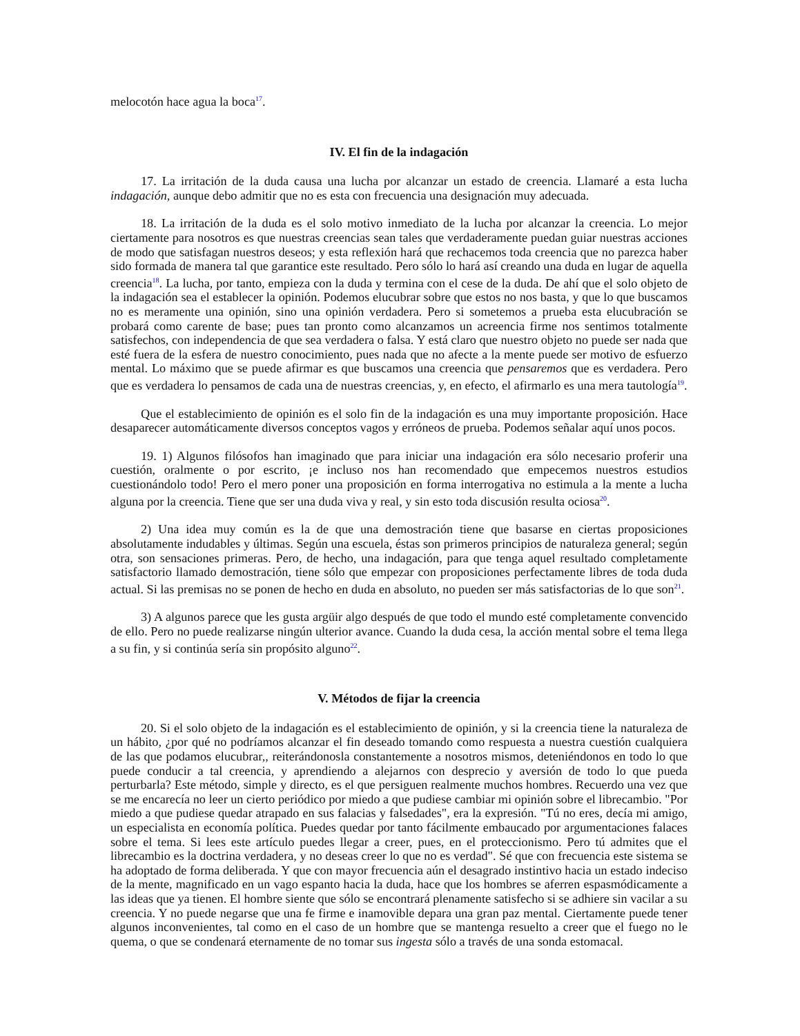melocotón hace agua la boca<sup>17</sup>.
IV. El fin de la indagación
17. La irritación de la duda causa una lucha por alcanzar un estado de creencia. Llamaré a esta lucha indagación, aunque debo admitir que no es esta con frecuencia una designación muy adecuada.
18. La irritación de la duda es el solo motivo inmediato de la lucha por alcanzar la creencia. Lo mejor ciertamente para nosotros es que nuestras creencias sean tales que verdaderamente puedan guiar nuestras acciones de modo que satisfagan nuestros deseos; y esta reflexión hará que rechacemos toda creencia que no parezca haber sido formada de manera tal que garantice este resultado. Pero sólo lo hará así creando una duda en lugar de aquella creencia<sup>18</sup>. La lucha, por tanto, empieza con la duda y termina con el cese de la duda. De ahí que el solo objeto de la indagación sea el establecer la opinión. Podemos elucubrar sobre que estos no nos basta, y que lo que buscamos no es meramente una opinión, sino una opinión verdadera. Pero si sometemos a prueba esta elucubración se probará como carente de base; pues tan pronto como alcanzamos un acreencia firme nos sentimos totalmente satisfechos, con independencia de que sea verdadera o falsa. Y está claro que nuestro objeto no puede ser nada que esté fuera de la esfera de nuestro conocimiento, pues nada que no afecte a la mente puede ser motivo de esfuerzo mental. Lo máximo que se puede afirmar es que buscamos una creencia que pensaremos que es verdadera. Pero que es verdadera lo pensamos de cada una de nuestras creencias, y, en efecto, el afirmarlo es una mera tautología<sup>19</sup>.
Que el establecimiento de opinión es el solo fin de la indagación es una muy importante proposición. Hace desaparecer automáticamente diversos conceptos vagos y erróneos de prueba. Podemos señalar aquí unos pocos.
19. 1) Algunos filósofos han imaginado que para iniciar una indagación era sólo necesario proferir una cuestión, oralmente o por escrito, ¡e incluso nos han recomendado que empecemos nuestros estudios cuestionándolo todo! Pero el mero poner una proposición en forma interrogativa no estimula a la mente a lucha alguna por la creencia. Tiene que ser una duda viva y real, y sin esto toda discusión resulta ociosa<sup>20</sup>.
2) Una idea muy común es la de que una demostración tiene que basarse en ciertas proposiciones absolutamente indudables y últimas. Según una escuela, éstas son primeros principios de naturaleza general; según otra, son sensaciones primeras. Pero, de hecho, una indagación, para que tenga aquel resultado completamente satisfactorio llamado demostración, tiene sólo que empezar con proposiciones perfectamente libres de toda duda actual. Si las premisas no se ponen de hecho en duda en absoluto, no pueden ser más satisfactorias de lo que son<sup>21</sup>.
3) A algunos parece que les gusta argüir algo después de que todo el mundo esté completamente convencido de ello. Pero no puede realizarse ningún ulterior avance. Cuando la duda cesa, la acción mental sobre el tema llega a su fin, y si continúa sería sin propósito alguno<sup>22</sup>.
V. Métodos de fijar la creencia
20. Si el solo objeto de la indagación es el establecimiento de opinión, y si la creencia tiene la naturaleza de un hábito, ¿por qué no podríamos alcanzar el fin deseado tomando como respuesta a nuestra cuestión cualquiera de las que podamos elucubrar,, reiterándonosla constantemente a nosotros mismos, deteniéndonos en todo lo que puede conducir a tal creencia, y aprendiendo a alejarnos con desprecio y aversión de todo lo que pueda perturbarla? Este método, simple y directo, es el que persiguen realmente muchos hombres. Recuerdo una vez que se me encarecía no leer un cierto periódico por miedo a que pudiese cambiar mi opinión sobre el librecambio. "Por miedo a que pudiese quedar atrapado en sus falacias y falsedades", era la expresión. "Tú no eres, decía mi amigo, un especialista en economía política. Puedes quedar por tanto fácilmente embaucado por argumentaciones falaces sobre el tema. Si lees este artículo puedes llegar a creer, pues, en el proteccionismo. Pero tú admites que el librecambio es la doctrina verdadera, y no deseas creer lo que no es verdad". Sé que con frecuencia este sistema se ha adoptado de forma deliberada. Y que con mayor frecuencia aún el desagrado instintivo hacia un estado indeciso de la mente, magnificado en un vago espanto hacia la duda, hace que los hombres se aferren espasmódicamente a las ideas que ya tienen. El hombre siente que sólo se encontrará plenamente satisfecho si se adhiere sin vacilar a su creencia. Y no puede negarse que una fe firme e inamovible depara una gran paz mental. Ciertamente puede tener algunos inconvenientes, tal como en el caso de un hombre que se mantenga resuelto a creer que el fuego no le quema, o que se condenará eternamente de no tomar sus ingesta sólo a través de una sonda estomacal.